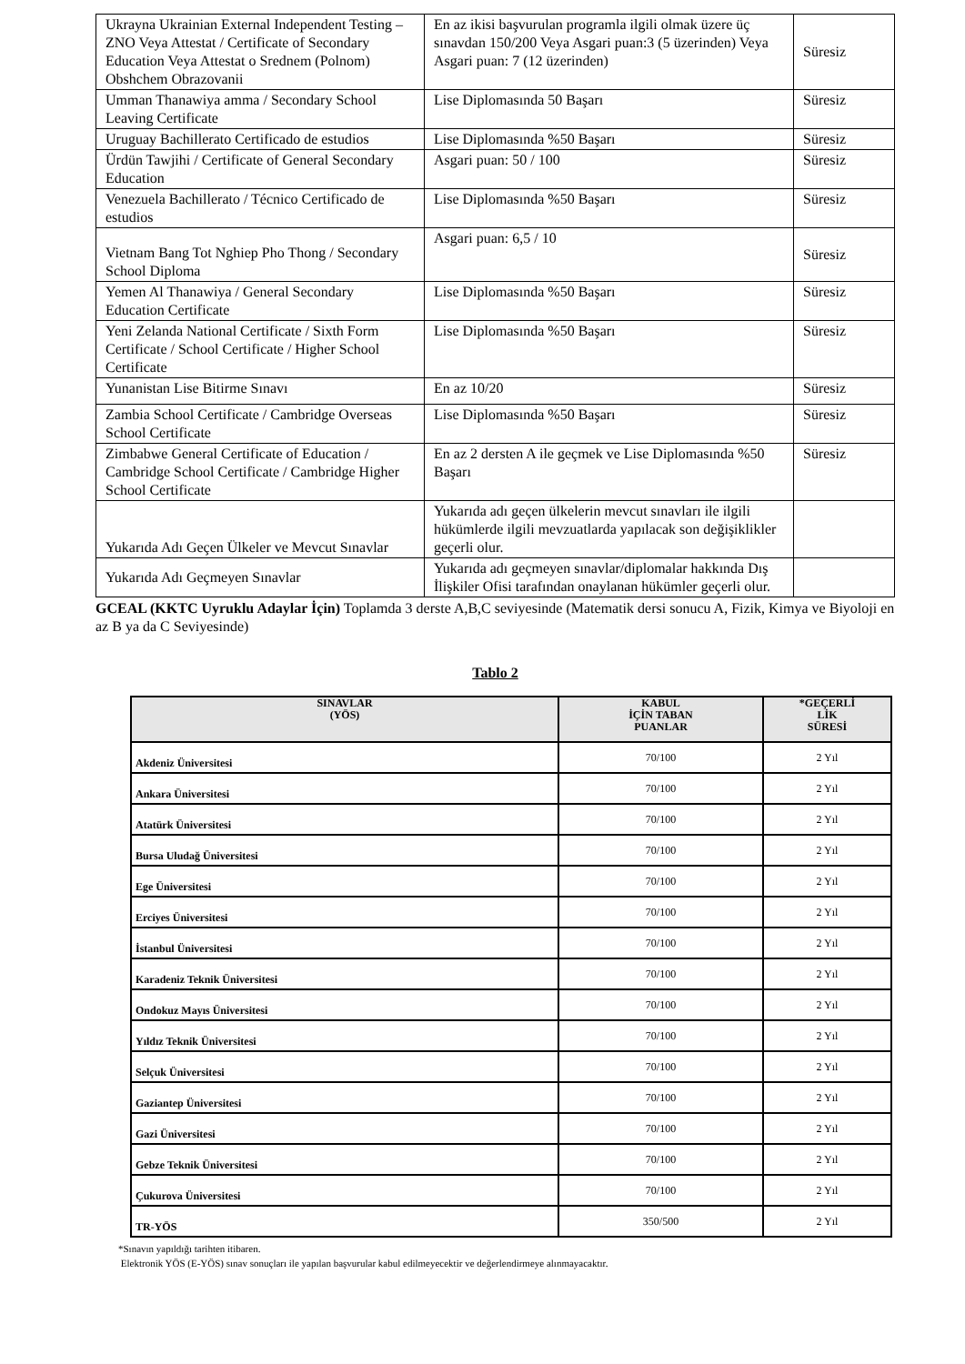| Ukrayna Ukrainian External Independent Testing – ZNO Veya Attestat / Certificate of Secondary Education Veya Attestat o Srednem (Polnom) Obshchem Obrazovanii | En az ikisi başvurulan programla ilgili olmak üzere üç sınavdan 150/200 Veya Asgari puan:3 (5 üzerinden) Veya Asgari puan: 7 (12 üzerinden) | Süresiz |
| Umman Thanawiya amma / Secondary School Leaving Certificate | Lise Diplomasında 50 Başarı | Süresiz |
| Uruguay Bachillerato Certificado de estudios | Lise Diplomasında %50 Başarı | Süresiz |
| Ürdün Tawjihi / Certificate of General Secondary Education | Asgari puan: 50 / 100 | Süresiz |
| Venezuela Bachillerato / Técnico Certificado de estudios | Lise Diplomasında %50 Başarı | Süresiz |
| Vietnam Bang Tot Nghiep Pho Thong / Secondary School Diploma | Asgari puan: 6,5 / 10 | Süresiz |
| Yemen Al Thanawiya / General Secondary Education Certificate | Lise Diplomasında %50 Başarı | Süresiz |
| Yeni Zelanda National Certificate / Sixth Form Certificate / School Certificate / Higher School Certificate | Lise Diplomasında %50 Başarı | Süresiz |
| Yunanistan Lise Bitirme Sınavı | En az 10/20 | Süresiz |
| Zambia School Certificate / Cambridge Overseas School Certificate | Lise Diplomasında %50 Başarı | Süresiz |
| Zimbabwe General Certificate of Education / Cambridge School Certificate / Cambridge Higher School Certificate | En az 2 dersten A ile geçmek ve Lise Diplomasında %50 Başarı | Süresiz |
| Yukarıda Adı Geçen Ülkeler ve Mevcut Sınavlar | Yukarıda adı geçen ülkelerin mevcut sınavları ile ilgili hükümlerde ilgili mevzuatlarda yapılacak son değişiklikler geçerli olur. | |
| Yukarıda Adı Geçmeyen Sınavlar | Yukarıda adı geçmeyen sınavlar/diplomalar hakkında Dış İlişkiler Ofisi tarafından onaylanan hükümler geçerli olur. | |
GCEAL (KKTC Uyruklu Adaylar İçin) Toplamda 3 derste A,B,C seviyesinde (Matematik dersi sonucu A, Fizik, Kimya ve Biyoloji en az B ya da C Seviyesinde)
Tablo 2
| SINAVLAR (YÖS) | KABUL İÇİN TABAN PUANLAR | *GEÇERLİ LİK SÜRESİ |
| --- | --- | --- |
| Akdeniz Üniversitesi | 70/100 | 2 Yıl |
| Ankara Üniversitesi | 70/100 | 2 Yıl |
| Atatürk Üniversitesi | 70/100 | 2 Yıl |
| Bursa Uludağ Üniversitesi | 70/100 | 2 Yıl |
| Ege Üniversitesi | 70/100 | 2 Yıl |
| Erciyes Üniversitesi | 70/100 | 2 Yıl |
| İstanbul Üniversitesi | 70/100 | 2 Yıl |
| Karadeniz Teknik Üniversitesi | 70/100 | 2 Yıl |
| Ondokuz Mayıs Üniversitesi | 70/100 | 2 Yıl |
| Yıldız Teknik Üniversitesi | 70/100 | 2 Yıl |
| Selçuk Üniversitesi | 70/100 | 2 Yıl |
| Gaziantep Üniversitesi | 70/100 | 2 Yıl |
| Gazi Üniversitesi | 70/100 | 2 Yıl |
| Gebze Teknik Üniversitesi | 70/100 | 2 Yıl |
| Çukurova Üniversitesi | 70/100 | 2 Yıl |
| TR-YÖS | 350/500 | 2 Yıl |
*Sınavın yapıldığı tarihten itibaren.
Elektronik YÖS (E-YÖS) sınav sonuçları ile yapılan başvurular kabul edilmeyecektir ve değerlendirmeye alınmayacaktır.